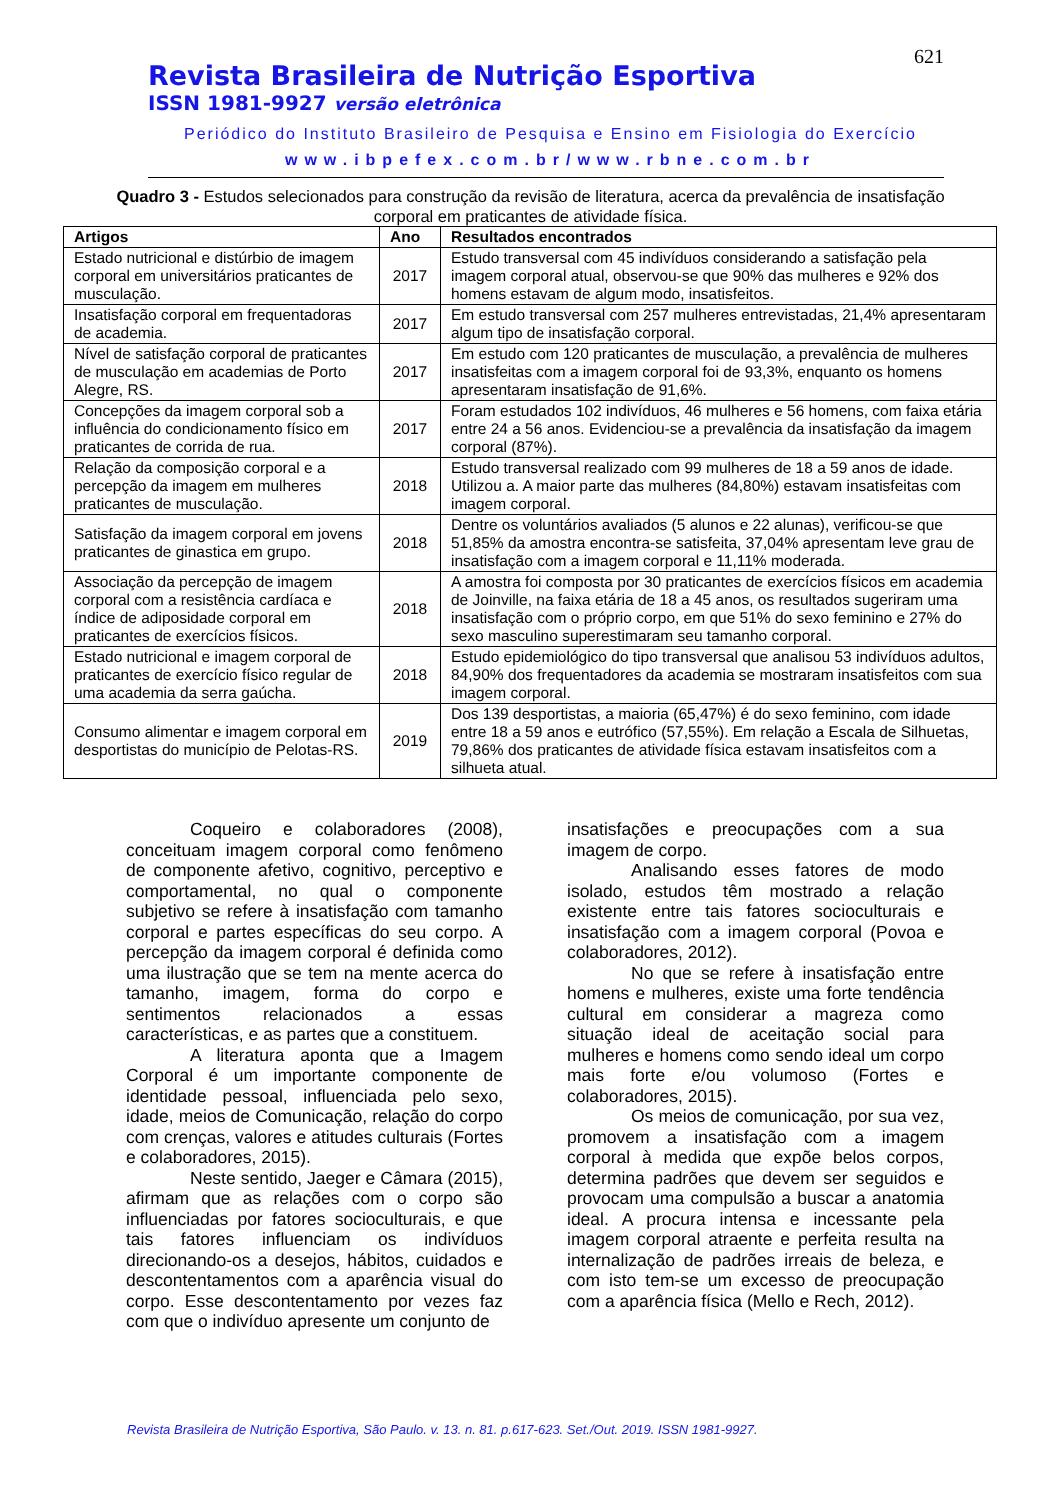621
Revista Brasileira de Nutrição Esportiva
ISSN 1981-9927 versão eletrônica
Periódico do Instituto Brasileiro de Pesquisa e Ensino em Fisiologia do Exercício
www.ibpefex.com.br/www.rbne.com.br
Quadro 3 - Estudos selecionados para construção da revisão de literatura, acerca da prevalência de insatisfação corporal em praticantes de atividade física.
| Artigos | Ano | Resultados encontrados |
| --- | --- | --- |
| Estado nutricional e distúrbio de imagem corporal em universitários praticantes de musculação. | 2017 | Estudo transversal com 45 indivíduos considerando a satisfação pela imagem corporal atual, observou-se que 90% das mulheres e 92% dos homens estavam de algum modo, insatisfeitos. |
| Insatisfação corporal em frequentadoras de academia. | 2017 | Em estudo transversal com 257 mulheres entrevistadas, 21,4% apresentaram algum tipo de insatisfação corporal. |
| Nível de satisfação corporal de praticantes de musculação em academias de Porto Alegre, RS. | 2017 | Em estudo com 120 praticantes de musculação, a prevalência de mulheres insatisfeitas com a imagem corporal foi de 93,3%, enquanto os homens apresentaram insatisfação de 91,6%. |
| Concepções da imagem corporal sob a influência do condicionamento físico em praticantes de corrida de rua. | 2017 | Foram estudados 102 indivíduos, 46 mulheres e 56 homens, com faixa etária entre 24 a 56 anos. Evidenciou-se a prevalência da insatisfação da imagem corporal (87%). |
| Relação da composição corporal e a percepção da imagem em mulheres praticantes de musculação. | 2018 | Estudo transversal realizado com 99 mulheres de 18 a 59 anos de idade. Utilizou a. A maior parte das mulheres (84,80%) estavam insatisfeitas com imagem corporal. |
| Satisfação da imagem corporal em jovens praticantes de ginastica em grupo. | 2018 | Dentre os voluntários avaliados (5 alunos e 22 alunas), verificou-se que 51,85% da amostra encontra-se satisfeita, 37,04% apresentam leve grau de insatisfação com a imagem corporal e 11,11% moderada. |
| Associação da percepção de imagem corporal com a resistência cardíaca e índice de adiposidade corporal em praticantes de exercícios físicos. | 2018 | A amostra foi composta por 30 praticantes de exercícios físicos em academia de Joinville, na faixa etária de 18 a 45 anos, os resultados sugeriram uma insatisfação com o próprio corpo, em que 51% do sexo feminino e 27% do sexo masculino superestimaram seu tamanho corporal. |
| Estado nutricional e imagem corporal de praticantes de exercício físico regular de uma academia da serra gaúcha. | 2018 | Estudo epidemiológico do tipo transversal que analisou 53 indivíduos adultos, 84,90% dos frequentadores da academia se mostraram insatisfeitos com sua imagem corporal. |
| Consumo alimentar e imagem corporal em desportistas do município de Pelotas-RS. | 2019 | Dos 139 desportistas, a maioria (65,47%) é do sexo feminino, com idade entre 18 a 59 anos e eutrófico (57,55%). Em relação a Escala de Silhuetas, 79,86% dos praticantes de atividade física estavam insatisfeitos com a silhueta atual. |
Coqueiro e colaboradores (2008), conceituam imagem corporal como fenômeno de componente afetivo, cognitivo, perceptivo e comportamental, no qual o componente subjetivo se refere à insatisfação com tamanho corporal e partes específicas do seu corpo. A percepção da imagem corporal é definida como uma ilustração que se tem na mente acerca do tamanho, imagem, forma do corpo e sentimentos relacionados a essas características, e as partes que a constituem.
A literatura aponta que a Imagem Corporal é um importante componente de identidade pessoal, influenciada pelo sexo, idade, meios de Comunicação, relação do corpo com crenças, valores e atitudes culturais (Fortes e colaboradores, 2015).
Neste sentido, Jaeger e Câmara (2015), afirmam que as relações com o corpo são influenciadas por fatores socioculturais, e que tais fatores influenciam os indivíduos direcionando-os a desejos, hábitos, cuidados e descontentamentos com a aparência visual do corpo. Esse descontentamento por vezes faz com que o indivíduo apresente um conjunto de
insatisfações e preocupações com a sua imagem de corpo.
Analisando esses fatores de modo isolado, estudos têm mostrado a relação existente entre tais fatores socioculturais e insatisfação com a imagem corporal (Povoa e colaboradores, 2012).
No que se refere à insatisfação entre homens e mulheres, existe uma forte tendência cultural em considerar a magreza como situação ideal de aceitação social para mulheres e homens como sendo ideal um corpo mais forte e/ou volumoso (Fortes e colaboradores, 2015).
Os meios de comunicação, por sua vez, promovem a insatisfação com a imagem corporal à medida que expõe belos corpos, determina padrões que devem ser seguidos e provocam uma compulsão a buscar a anatomia ideal. A procura intensa e incessante pela imagem corporal atraente e perfeita resulta na internalização de padrões irreais de beleza, e com isto tem-se um excesso de preocupação com a aparência física (Mello e Rech, 2012).
Revista Brasileira de Nutrição Esportiva, São Paulo. v. 13. n. 81. p.617-623. Set./Out. 2019. ISSN 1981-9927.